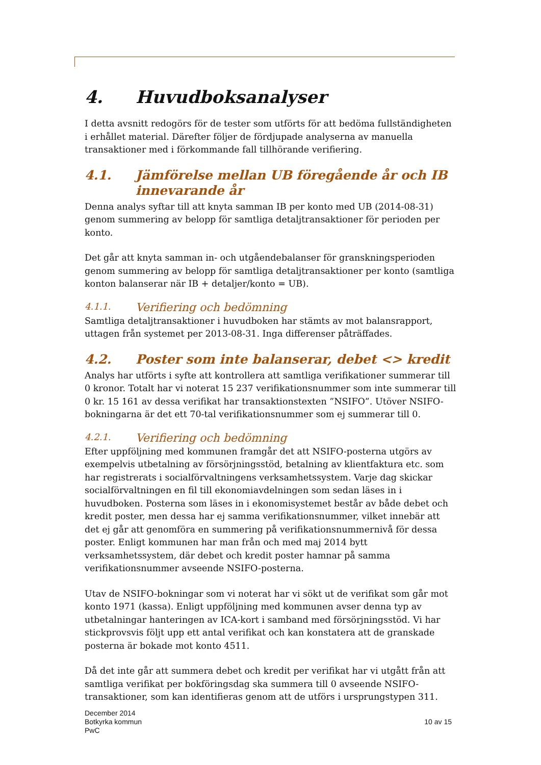4. Huvudboksanalyser
I detta avsnitt redogörs för de tester som utförts för att bedöma fullständigheten i erhållet material. Därefter följer de fördjupade analyserna av manuella transaktioner med i förkommande fall tillhörande verifiering.
4.1. Jämförelse mellan UB föregående år och IB innevarande år
Denna analys syftar till att knyta samman IB per konto med UB (2014-08-31) genom summering av belopp för samtliga detaljtransaktioner för perioden per konto.
Det går att knyta samman in- och utgåendebalanser för granskningsperioden genom summering av belopp för samtliga detaljtransaktioner per konto (samtliga konton balanserar när IB + detaljer/konto = UB).
4.1.1. Verifiering och bedömning
Samtliga detaljtransaktioner i huvudboken har stämts av mot balansrapport, uttagen från systemet per 2013-08-31. Inga differenser påträffades.
4.2. Poster som inte balanserar, debet <> kredit
Analys har utförts i syfte att kontrollera att samtliga verifikationer summerar till 0 kronor. Totalt har vi noterat 15 237 verifikationsnummer som inte summerar till 0 kr. 15 161 av dessa verifikat har transaktionstexten ”NSIFO”. Utöver NSIFO-bokningarna är det ett 70-tal verifikationsnummer som ej summerar till 0.
4.2.1. Verifiering och bedömning
Efter uppföljning med kommunen framgår det att NSIFO-posterna utgörs av exempelvis utbetalning av försörjningsstöd, betalning av klientfaktura etc. som har registrerats i socialförvaltningens verksamhetssystem. Varje dag skickar socialförvaltningen en fil till ekonomiavdelningen som sedan läses in i huvudboken. Posterna som läses in i ekonomisystemet består av både debet och kredit poster, men dessa har ej samma verifikationsnummer, vilket innebär att det ej går att genomföra en summering på verifikationsnummernivå för dessa poster. Enligt kommunen har man från och med maj 2014 bytt verksamhetssystem, där debet och kredit poster hamnar på samma verifikationsnummer avseende NSIFO-posterna.
Utav de NSIFO-bokningar som vi noterat har vi sökt ut de verifikat som går mot konto 1971 (kassa). Enligt uppföljning med kommunen avser denna typ av utbetalningar hanteringen av ICA-kort i samband med försörjningsstöd. Vi har stickprovsvis följt upp ett antal verifikat och kan konstatera att de granskade posterna är bokade mot konto 4511.
Då det inte går att summera debet och kredit per verifikat har vi utgått från att samtliga verifikat per bokföringsdag ska summera till 0 avseende NSIFO-transaktioner, som kan identifieras genom att de utförs i ursprungstypen 311.
December 2014
Botkyrka kommun
PwC
10 av 15